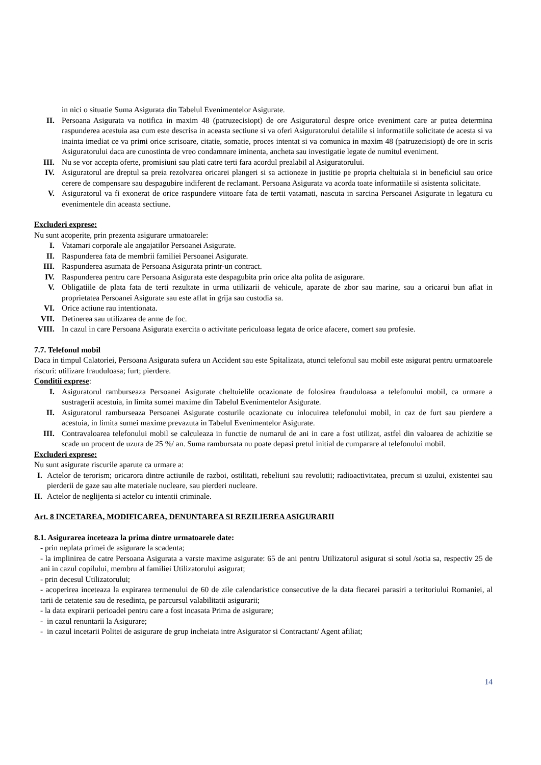in nici o situatie Suma Asigurata din Tabelul Evenimentelor Asigurate.
II. Persoana Asigurata va notifica in maxim 48 (patruzecisiopt) de ore Asiguratorul despre orice eveniment care ar putea determina raspunderea acestuia asa cum este descrisa in aceasta sectiune si va oferi Asiguratorului detaliile si informatiile solicitate de acesta si va inainta imediat ce va primi orice scrisoare, citatie, somatie, proces intentat si va comunica in maxim 48 (patruzecisiopt) de ore in scris Asiguratorului daca are cunostinta de vreo condamnare iminenta, ancheta sau investigatie legate de numitul eveniment.
III. Nu se vor accepta oferte, promisiuni sau plati catre terti fara acordul prealabil al Asiguratorului.
IV. Asiguratorul are dreptul sa preia rezolvarea oricarei plangeri si sa actioneze in justitie pe propria cheltuiala si in beneficiul sau orice cerere de compensare sau despagubire indiferent de reclamant. Persoana Asigurata va acorda toate informatiile si asistenta solicitate.
V. Asiguratorul va fi exonerat de orice raspundere viitoare fata de tertii vatamati, nascuta in sarcina Persoanei Asigurate in legatura cu evenimentele din aceasta sectiune.
Excluderi exprese:
Nu sunt acoperite, prin prezenta asigurare urmatoarele:
I. Vatamari corporale ale angajatilor Persoanei Asigurate.
II. Raspunderea fata de membrii familiei Persoanei Asigurate.
III. Raspunderea asumata de Persoana Asigurata printr-un contract.
IV. Raspunderea pentru care Persoana Asigurata este despagubita prin orice alta polita de asigurare.
V. Obligatiile de plata fata de terti rezultate in urma utilizarii de vehicule, aparate de zbor sau marine, sau a oricarui bun aflat in proprietatea Persoanei Asigurate sau este aflat in grija sau custodia sa.
VI. Orice actiune rau intentionata.
VII. Detinerea sau utilizarea de arme de foc.
VIII.
In cazul in care Persoana Asigurata exercita o activitate periculoasa legata de orice afacere, comert sau profesie.
7.7. Telefonul mobil
Daca in timpul Calatoriei, Persoana Asigurata sufera un Accident sau este Spitalizata, atunci telefonul sau mobil este asigurat pentru urmatoarele riscuri: utilizare frauduloasa; furt; pierdere.
Conditii exprese:
I. Asiguratorul ramburseaza Persoanei Asigurate cheltuielile ocazionate de folosirea frauduloasa a telefonului mobil, ca urmare a sustragerii acestuia, in limita sumei maxime din Tabelul Evenimentelor Asigurate.
II. Asiguratorul ramburseaza Persoanei Asigurate costurile ocazionate cu inlocuirea telefonului mobil, in caz de furt sau pierdere a acestuia, in limita sumei maxime prevazuta in Tabelul Evenimentelor Asigurate.
III. Contravaloarea telefonului mobil se calculeaza in functie de numarul de ani in care a fost utilizat, astfel din valoarea de achizitie se scade un procent de uzura de 25 %/ an. Suma rambursata nu poate depasi pretul initial de cumparare al telefonului mobil.
Excluderi exprese:
Nu sunt asigurate riscurile aparute ca urmare a:
I.
Actelor de terorism; oricarora dintre actiunile de razboi, ostilitati, rebeliuni sau revolutii; radioactivitatea, precum si uzului, existentei sau pierderii de gaze sau alte materiale nucleare, sau pierderi nucleare.
II.
Actelor de neglijenta si actelor cu intentii criminale.
Art. 8 INCETAREA, MODIFICAREA, DENUNTAREA SI REZILIEREA ASIGURARII
8.1. Asigurarea inceteaza la prima dintre urmatoarele date:
- prin neplata primei de asigurare la scadenta;
- la implinirea de catre Persoana Asigurata a varste maxime asigurate: 65 de ani pentru Utilizatorul asigurat si sotul /sotia sa, respectiv 25 de ani in cazul copilului, membru al familiei Utilizatorului asigurat;
- prin decesul Utilizatorului;
- acoperirea inceteaza la expirarea termenului de 60 de zile calendaristice consecutive de la data fiecarei parasiri a teritoriului Romaniei, al tarii de cetatenie sau de resedinta, pe parcursul valabilitatii asigurarii;
- la data expirarii perioadei pentru care a fost incasata Prima de asigurare;
- in cazul renuntarii la Asigurare;
- in cazul incetarii Politei de asigurare de grup incheiata intre Asigurator si Contractant/ Agent afiliat;
14